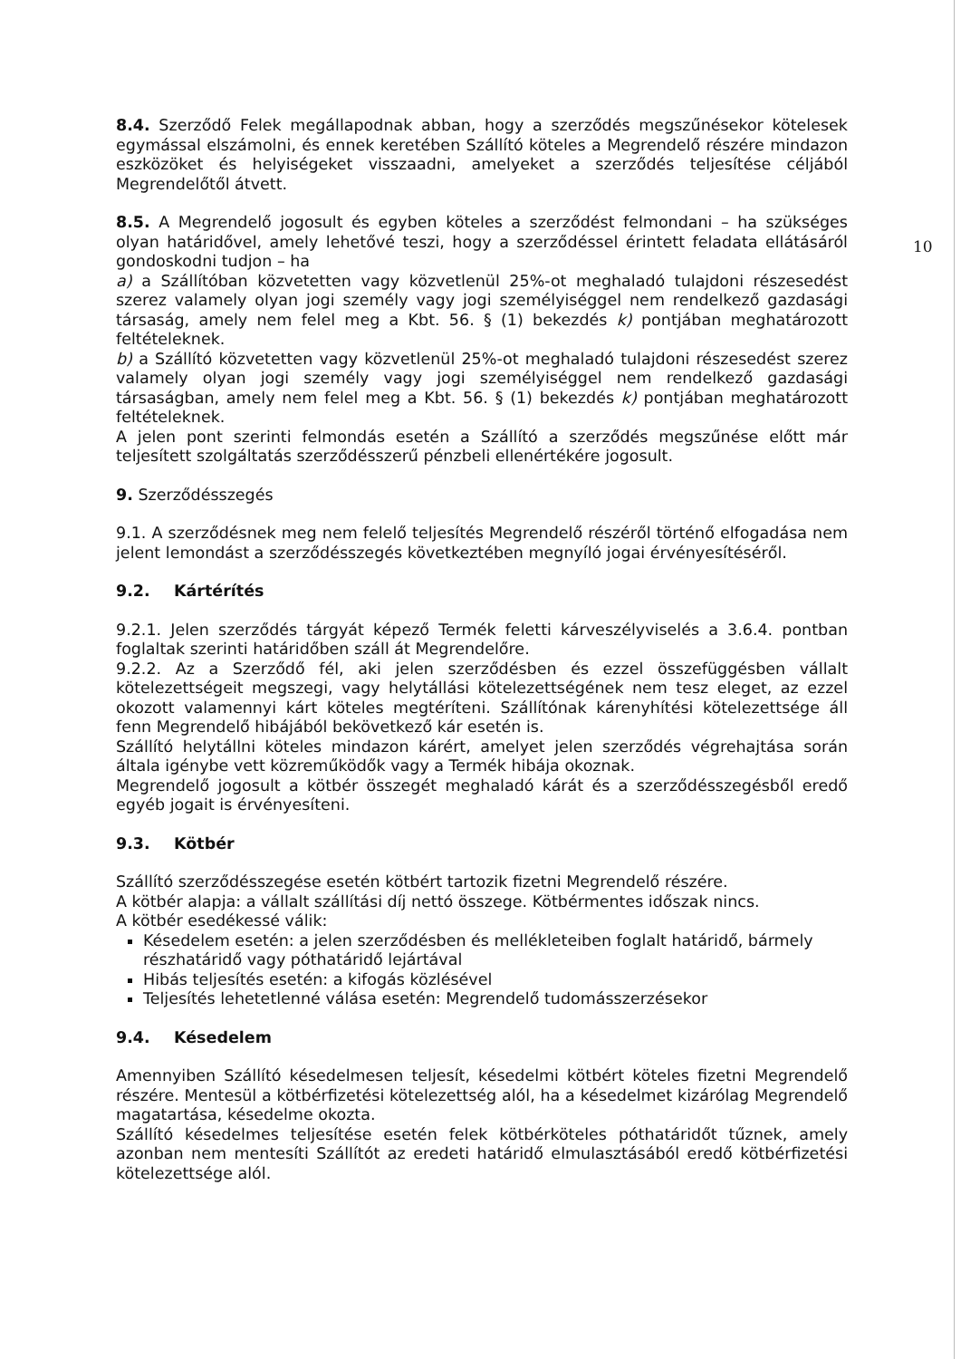10
8.4. Szerződő Felek megállapodnak abban, hogy a szerződés megszűnésekor kötelesek egymással elszámolni, és ennek keretében Szállító köteles a Megrendelő részére mindazon eszközöket és helyiségeket visszaadni, amelyeket a szerződés teljesítése céljából Megrendelőtől átvett.
8.5. A Megrendelő jogosult és egyben köteles a szerződést felmondani – ha szükséges olyan határidővel, amely lehetővé teszi, hogy a szerződéssel érintett feladata ellátásáról gondoskodni tudjon – ha
a) a Szállítóban közvetetten vagy közvetlenül 25%-ot meghaladó tulajdoni részesedést szerez valamely olyan jogi személy vagy jogi személyiséggel nem rendelkező gazdasági társaság, amely nem felel meg a Kbt. 56. § (1) bekezdés k) pontjában meghatározott feltételeknek.
b) a Szállító közvetetten vagy közvetlenül 25%-ot meghaladó tulajdoni részesedést szerez valamely olyan jogi személy vagy jogi személyiséggel nem rendelkező gazdasági társaságban, amely nem felel meg a Kbt. 56. § (1) bekezdés k) pontjában meghatározott feltételeknek.
A jelen pont szerinti felmondás esetén a Szállító a szerződés megszűnése előtt már teljesített szolgáltatás szerződésszerű pénzbeli ellenértékére jogosult.
9. Szerződésszegés
9.1. A szerződésnek meg nem felelő teljesítés Megrendelő részéről történő elfogadása nem jelent lemondást a szerződésszegés következtében megnyíló jogai érvényesítéséről.
9.2. Kártérítés
9.2.1. Jelen szerződés tárgyát képező Termék feletti kárveszélyviselés a 3.6.4. pontban foglaltak szerinti határidőben száll át Megrendelőre.
9.2.2. Az a Szerződő fél, aki jelen szerződésben és ezzel összefüggésben vállalt kötelezettségeit megszegi, vagy helytállási kötelezettségének nem tesz eleget, az ezzel okozott valamennyi kárt köteles megtéríteni. Szállítónak kárenyhítési kötelezettsége áll fenn Megrendelő hibájából bekövetkező kár esetén is.
Szállító helytállni köteles mindazon kárért, amelyet jelen szerződés végrehajtása során általa igénybe vett közreműködők vagy a Termék hibája okoznak.
Megrendelő jogosult a kötbér összegét meghaladó kárát és a szerződésszegésből eredő egyéb jogait is érvényesíteni.
9.3. Kötbér
Szállító szerződésszegése esetén kötbért tartozik fizetni Megrendelő részére.
A kötbér alapja: a vállalt szállítási díj nettó összege. Kötbérmentes időszak nincs.
A kötbér esedékessé válik:
Késedelem esetén: a jelen szerződésben és mellékleteiben foglalt határidő, bármely részhatáridő vagy póthatáridő lejártával
Hibás teljesítés esetén: a kifogás közlésével
Teljesítés lehetetlenné válása esetén: Megrendelő tudomásszerzésekor
9.4. Késedelem
Amennyiben Szállító késedelmesen teljesít, késedelmi kötbért köteles fizetni Megrendelő részére. Mentesül a kötbérfizetési kötelezettség alól, ha a késedelmet kizárólag Megrendelő magatartása, késedelme okozta.
Szállító késedelmes teljesítése esetén felek kötbérköteles póthatáridőt tűznek, amely azonban nem mentesíti Szállítót az eredeti határidő elmulasztásából eredő kötbérfizetési kötelezettsége alól.